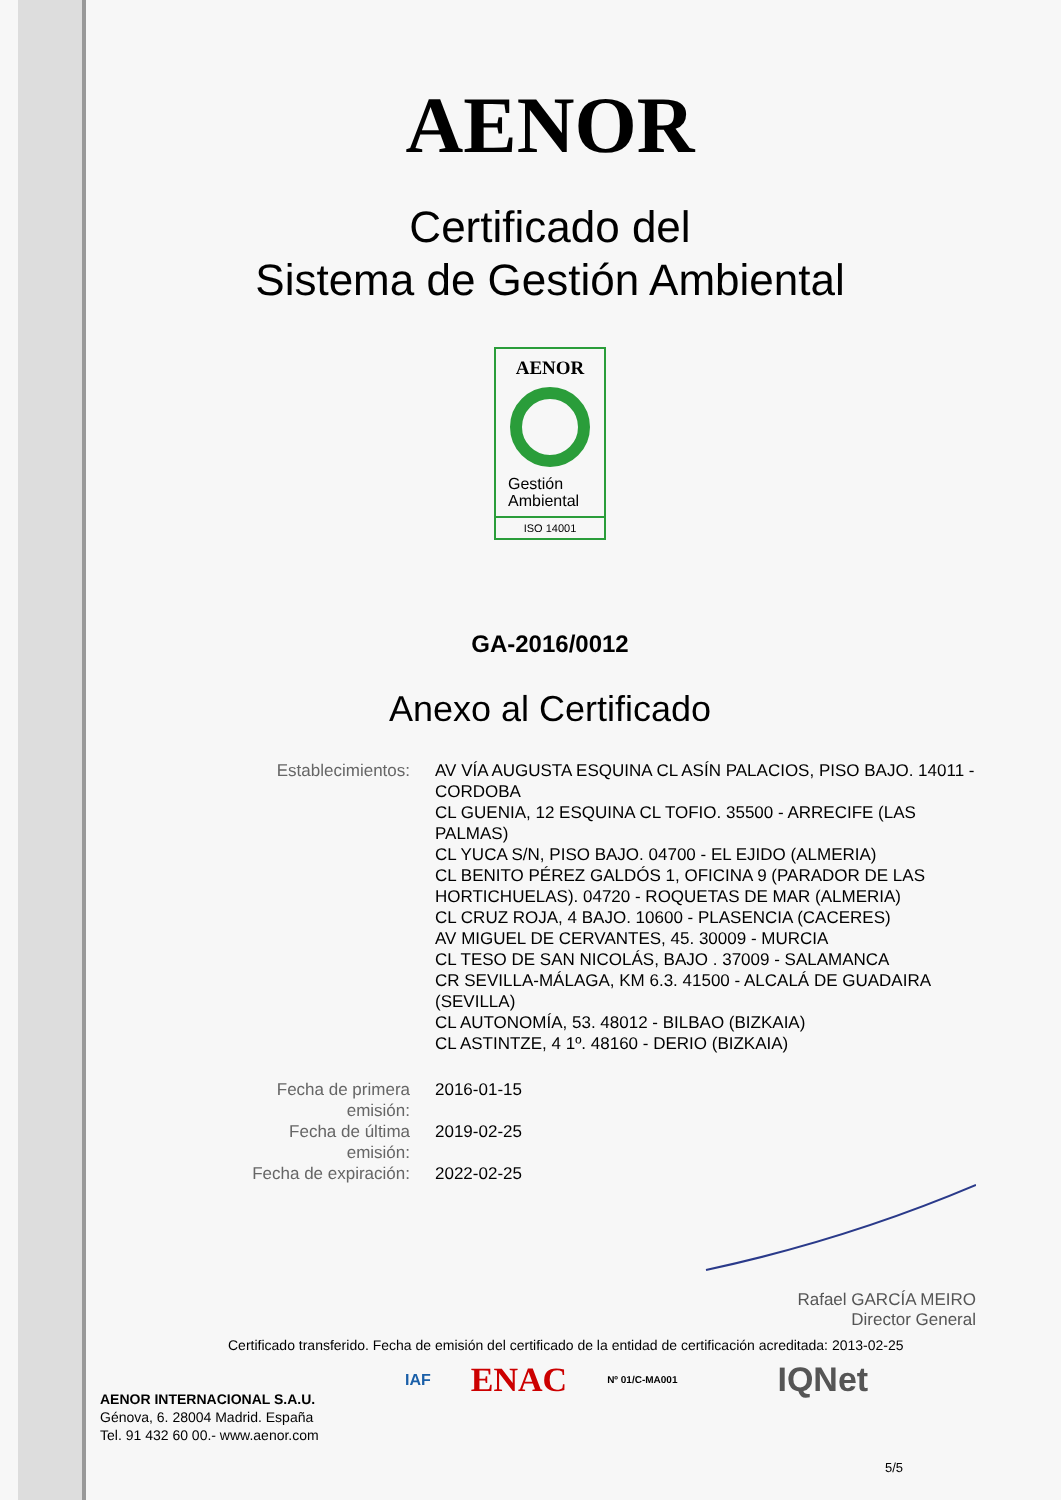AENOR
Certificado del
Sistema de Gestión Ambiental
AENOR
Gestión
Ambiental
ISO 14001
GA-2016/0012
Anexo al Certificado
| Establecimientos: | AV VÍA AUGUSTA ESQUINA CL ASÍN PALACIOS, PISO BAJO. 14011 - CORDOBA CL GUENIA, 12 ESQUINA CL TOFIO. 35500 - ARRECIFE (LAS PALMAS) CL YUCA S/N, PISO BAJO. 04700 - EL EJIDO (ALMERIA) CL BENITO PÉREZ GALDÓS 1, OFICINA 9 (PARADOR DE LAS HORTICHUELAS). 04720 - ROQUETAS DE MAR (ALMERIA) CL CRUZ ROJA, 4 BAJO. 10600 - PLASENCIA (CACERES) AV MIGUEL DE CERVANTES, 45. 30009 - MURCIA CL TESO DE SAN NICOLÁS, BAJO . 37009 - SALAMANCA CR SEVILLA-MÁLAGA, KM 6.3. 41500 - ALCALÁ DE GUADAIRA (SEVILLA) CL AUTONOMÍA, 53. 48012 - BILBAO (BIZKAIA) CL ASTINTZE, 4 1º. 48160 - DERIO (BIZKAIA) |
| Fecha de primera emisión: | 2016-01-15 |
| Fecha de última emisión: | 2019-02-25 |
| Fecha de expiración: | 2022-02-25 |
Rafael GARCÍA MEIRO
Director General
Certificado transferido. Fecha de emisión del certificado de la entidad de certificación acreditada: 2013-02-25
AENOR INTERNACIONAL S.A.U.
Génova, 6. 28004 Madrid. España
Tel. 91 432 60 00.- www.aenor.com
IAF ENAC Nº 01/C-MA001 IQNet
5/5